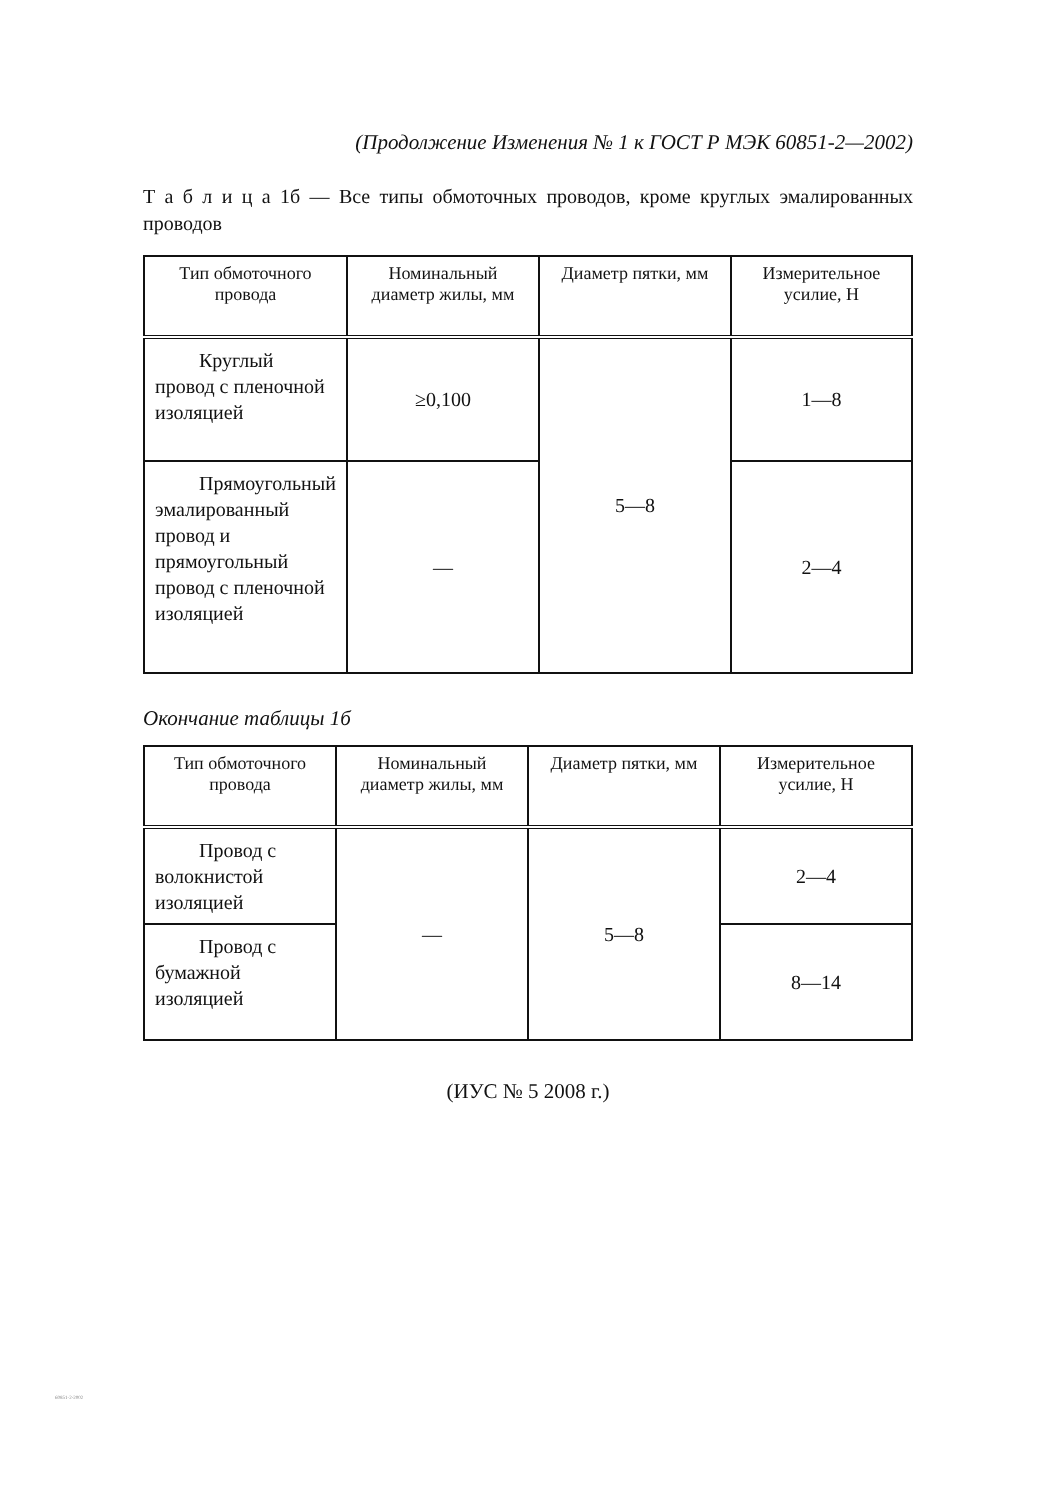(Продолжение Изменения № 1 к ГОСТ Р МЭК 60851-2—2002)
Т а б л и ц а 1б — Все типы обмоточных проводов, кроме круглых эмалированных проводов
| Тип обмоточного провода | Номинальный диаметр жилы, мм | Диаметр пятки, мм | Измерительное усилие, Н |
| --- | --- | --- | --- |
| Круглый провод с пленочной изоляцией | ≥0,100 | 5—8 | 1—8 |
| Прямоугольный эмалированный провод и прямоугольный провод с пленочной изоляцией | — | | 2—4 |
Окончание таблицы 1б
| Тип обмоточного провода | Номинальный диаметр жилы, мм | Диаметр пятки, мм | Измерительное усилие, Н |
| --- | --- | --- | --- |
| Провод с волокнистой изоляцией | — | 5—8 | 2—4 |
| Провод с бумажной изоляцией | | | 8—14 |
(ИУС № 5 2008 г.)
60851-2-2002